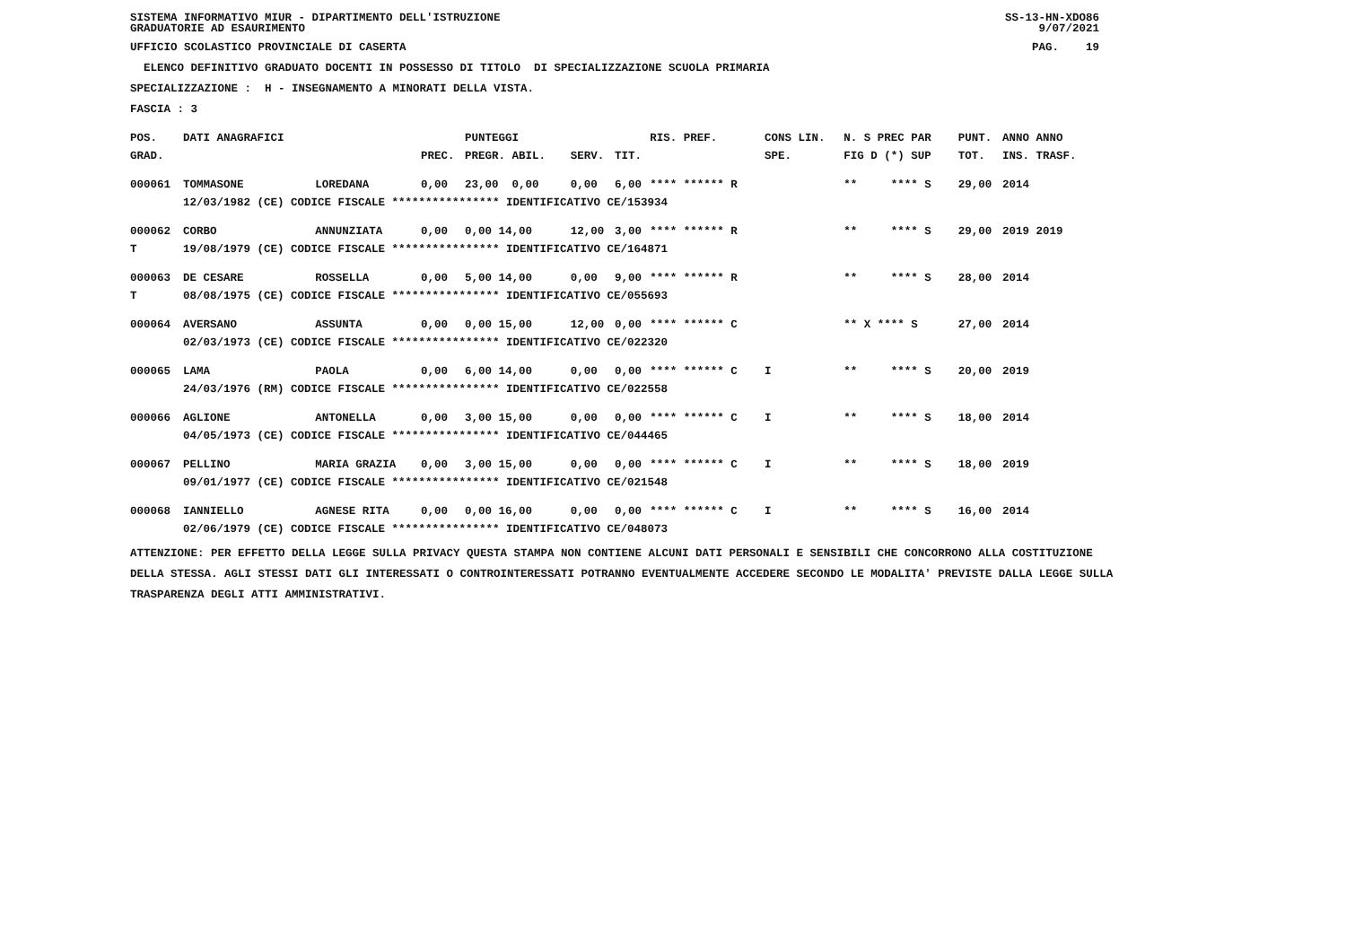SISTEMA INFORMATIVO MIUR - DIPARTIMENTO DELL'ISTRUZIONE
GRADUATORIE AD ESAURIMENTO SS-13-HN-XDO86
9/07/2021
UFFICIO SCOLASTICO PROVINCIALE DI CASERTA PAG. 19
ELENCO DEFINITIVO GRADUATO DOCENTI IN POSSESSO DI TITOLO DI SPECIALIZZAZIONE SCUOLA PRIMARIA
SPECIALIZZAZIONE : H - INSEGNAMENTO A MINORATI DELLA VISTA.
FASCIA : 3
| POS. | DATI ANAGRAFICI | | | PUNTEGGI | | | RIS. PREF. | CONS LIN. | N. S PREC PAR | PUNT. | ANNO ANNO |
| --- | --- | --- | --- | --- | --- | --- | --- | --- | --- | --- | --- |
| GRAD. | | | PREC. | PREGR. ABIL. | SERV. | TIT. | | SPE. | FIG D (*) SUP | TOT. | INS. TRASF. |
| 000061 | TOMMASONE | LOREDANA | 0,00 | 23,00 0,00 | 0,00 | 6,00 | **** ****** R | | ** **** S | 29,00 | 2014 |
| | 12/03/1982 (CE) CODICE FISCALE **************** IDENTIFICATIVO CE/153934 | | | | | | | | | | |
| 000062 | CORBO | ANNUNZIATA | 0,00 | 0,00 14,00 | 12,00 | 3,00 | **** ****** R | | ** **** S | 29,00 | 2019 2019 |
| T | 19/08/1979 (CE) CODICE FISCALE **************** IDENTIFICATIVO CE/164871 | | | | | | | | | | |
| 000063 | DE CESARE | ROSSELLA | 0,00 | 5,00 14,00 | 0,00 | 9,00 | **** ****** R | | ** **** S | 28,00 | 2014 |
| T | 08/08/1975 (CE) CODICE FISCALE **************** IDENTIFICATIVO CE/055693 | | | | | | | | | | |
| 000064 | AVERSANO | ASSUNTA | 0,00 | 0,00 15,00 | 12,00 | 0,00 | **** ****** C | | ** X **** S | 27,00 | 2014 |
| | 02/03/1973 (CE) CODICE FISCALE **************** IDENTIFICATIVO CE/022320 | | | | | | | | | | |
| 000065 | LAMA | PAOLA | 0,00 | 6,00 14,00 | 0,00 | 0,00 | **** ****** C | I | ** **** S | 20,00 | 2019 |
| | 24/03/1976 (RM) CODICE FISCALE **************** IDENTIFICATIVO CE/022558 | | | | | | | | | | |
| 000066 | AGLIONE | ANTONELLA | 0,00 | 3,00 15,00 | 0,00 | 0,00 | **** ****** C | I | ** **** S | 18,00 | 2014 |
| | 04/05/1973 (CE) CODICE FISCALE **************** IDENTIFICATIVO CE/044465 | | | | | | | | | | |
| 000067 | PELLINO | MARIA GRAZIA | 0,00 | 3,00 15,00 | 0,00 | 0,00 | **** ****** C | I | ** **** S | 18,00 | 2019 |
| | 09/01/1977 (CE) CODICE FISCALE **************** IDENTIFICATIVO CE/021548 | | | | | | | | | | |
| 000068 | IANNIELLO | AGNESE RITA | 0,00 | 0,00 16,00 | 0,00 | 0,00 | **** ****** C | I | ** **** S | 16,00 | 2014 |
| | 02/06/1979 (CE) CODICE FISCALE **************** IDENTIFICATIVO CE/048073 | | | | | | | | | | |
ATTENZIONE: PER EFFETTO DELLA LEGGE SULLA PRIVACY QUESTA STAMPA NON CONTIENE ALCUNI DATI PERSONALI E SENSIBILI CHE CONCORRONO ALLA COSTITUZIONE DELLA STESSA. AGLI STESSI DATI GLI INTERESSATI O CONTROINTERESSATI POTRANNO EVENTUALMENTE ACCEDERE SECONDO LE MODALITA' PREVISTE DALLA LEGGE SULLA TRASPARENZA DEGLI ATTI AMMINISTRATIVI.